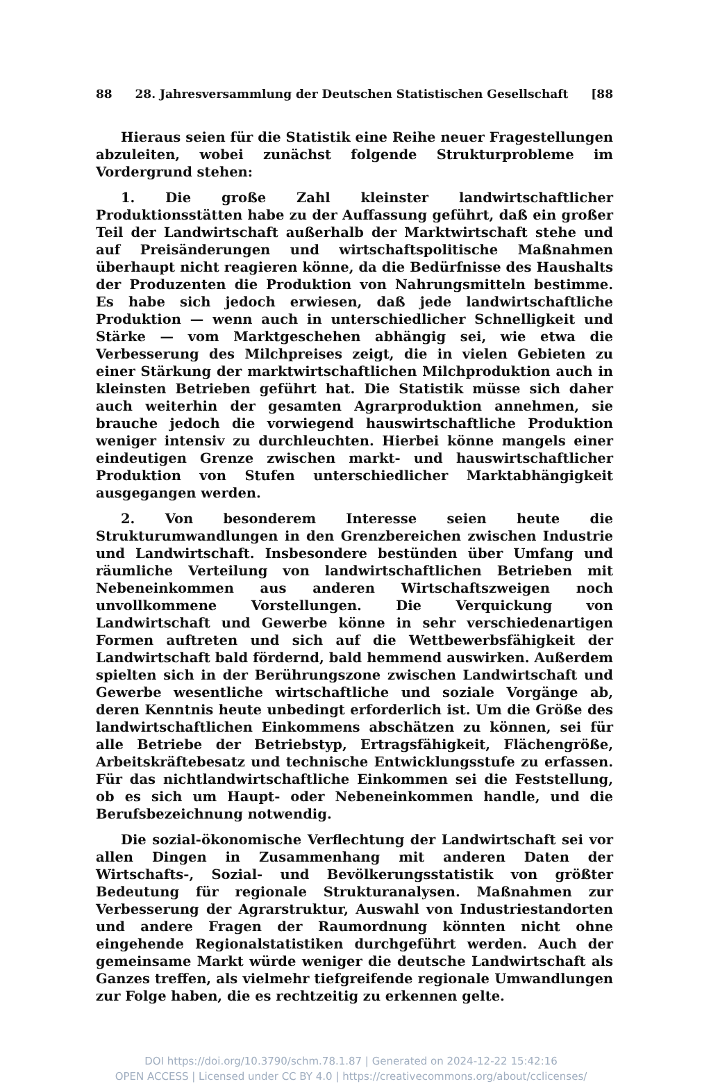88 28. Jahresversammlung der Deutschen Statistischen Gesellschaft [88
Hieraus seien für die Statistik eine Reihe neuer Fragestellungen abzuleiten, wobei zunächst folgende Strukturprobleme im Vordergrund stehen:
1. Die große Zahl kleinster landwirtschaftlicher Produktionsstätten habe zu der Auffassung geführt, daß ein großer Teil der Landwirtschaft außerhalb der Marktwirtschaft stehe und auf Preisänderungen und wirtschaftspolitische Maßnahmen überhaupt nicht reagieren könne, da die Bedürfnisse des Haushalts der Produzenten die Produktion von Nahrungsmitteln bestimme. Es habe sich jedoch erwiesen, daß jede landwirtschaftliche Produktion — wenn auch in unterschiedlicher Schnelligkeit und Stärke — vom Marktgeschehen abhängig sei, wie etwa die Verbesserung des Milchpreises zeigt, die in vielen Gebieten zu einer Stärkung der marktwirtschaftlichen Milchproduktion auch in kleinsten Betrieben geführt hat. Die Statistik müsse sich daher auch weiterhin der gesamten Agrarproduktion annehmen, sie brauche jedoch die vorwiegend hauswirtschaftliche Produktion weniger intensiv zu durchleuchten. Hierbei könne mangels einer eindeutigen Grenze zwischen markt- und hauswirtschaftlicher Produktion von Stufen unterschiedlicher Marktabhängigkeit ausgegangen werden.
2. Von besonderem Interesse seien heute die Strukturumwandlungen in den Grenzbereichen zwischen Industrie und Landwirtschaft. Insbesondere bestünden über Umfang und räumliche Verteilung von landwirtschaftlichen Betrieben mit Nebeneinkommen aus anderen Wirtschaftszweigen noch unvollkommene Vorstellungen. Die Verquickung von Landwirtschaft und Gewerbe könne in sehr verschiedenartigen Formen auftreten und sich auf die Wettbewerbsfähigkeit der Landwirtschaft bald fördernd, bald hemmend auswirken. Außerdem spielten sich in der Berührungszone zwischen Landwirtschaft und Gewerbe wesentliche wirtschaftliche und soziale Vorgänge ab, deren Kenntnis heute unbedingt erforderlich ist. Um die Größe des landwirtschaftlichen Einkommens abschätzen zu können, sei für alle Betriebe der Betriebstyp, Ertragsfähigkeit, Flächengröße, Arbeitskräftebesatz und technische Entwicklungsstufe zu erfassen. Für das nichtlandwirtschaftliche Einkommen sei die Feststellung, ob es sich um Haupt- oder Nebeneinkommen handle, und die Berufsbezeichnung notwendig.
Die sozial-ökonomische Verflechtung der Landwirtschaft sei vor allen Dingen in Zusammenhang mit anderen Daten der Wirtschafts-, Sozial- und Bevölkerungsstatistik von größter Bedeutung für regionale Strukturanalysen. Maßnahmen zur Verbesserung der Agrarstruktur, Auswahl von Industriestandorten und andere Fragen der Raumordnung könnten nicht ohne eingehende Regionalstatistiken durchgeführt werden. Auch der gemeinsame Markt würde weniger die deutsche Landwirtschaft als Ganzes treffen, als vielmehr tiefgreifende regionale Umwandlungen zur Folge haben, die es rechtzeitig zu erkennen gelte.
DOI https://doi.org/10.3790/schm.78.1.87 | Generated on 2024-12-22 15:42:16
OPEN ACCESS | Licensed under CC BY 4.0 | https://creativecommons.org/about/cclicenses/